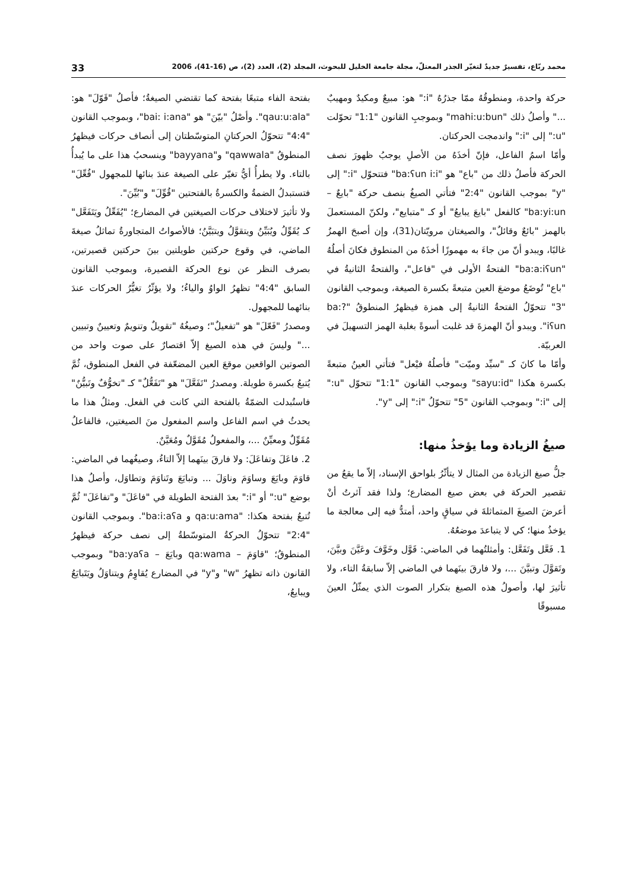محمد ربّاع، تفسيرٌ جديدٌ لتغيّر الجذر المعتلّ، مجلة جامعة الخليل للبحوث، المجلد (2)، العدد (2)، ص (16-41)، 2006 33
حركة واحدة، ومنطوقُهُ ممّا جذرُهُ "i:" هو: مبيعٌ ومكيدٌ ومهيبٌ ..." وأصلُ ذلك "mahi:u:bun" وبموجبِ القانون "1:1" تحوّلت "u:" إلى "i:" واندمجت الحركتان.
وأمّا اسمُ الفاعل، فإنّ أخذَهُ من الأصلِ يوجبُ ظهورَ نصف الحركة فأصلُ ذلك من "باع" هو "ba:ʕun i:i" فتتحوّل "i:" إلى "y" بموجب القانون "2:4" فتأتي الصيغُ بنصف حركة "بايعٌ – ba:yi:un" كالفعل "بايعَ يبايعُ" أو كـ "متبايع"، ولكنّ المستعملَ بالهمز "بائعٌ وقائلٌ"، والصيغتان مرويّتان(31)، وإن أصبحَ الهمزُ غالبًا، ويبدو أنّ من جاءَ به مهموزًا أخذَهُ من المنطوق فكانَ أصلُهُ "ba:a:iʕun" الفتحةُ الأولى في "فاعل"، والفتحةُ الثانيةُ في "باع" تُوضَعُ موضعَ العين متبعةً بكسرة الصيغة، وبموجب القانون "3" تتحوّلُ الفتحةُ الثانيةُ إلى همزة فيظهرُ المنطوقُ "ba:?iʕun". ويبدو أنّ الهمزةَ قد غلبت أسوةً بغلبة الهمز التسهيلَ في العربيّة.
وأمّا ما كانَ كـ "سيِّد وميّت" فأصلُهُ فيْعل" فتأتي العينُ متبعةً بكسرة هكذا "sayu:id" وبموجب القانون "1:1" تتحوّل "u:" إلى "i:" وبموجب القانون "5" تتحوّلُ "i:" إلى "y".
صيغُ الزيادة وما يؤخذُ منها:
جلُّ صيغ الزيادة من المثال لا يتأثّرُ بلواحق الإسناد، إلاّ ما يقعُ من تقصير الحركة في بعض صيغ المضارع؛ ولذا فقد آثرتُ أنْ أعرضَ الصيغَ المتماثلةَ في سياقٍ واحد، أمتدُّ فيه إلى معالجة ما يؤخذُ منها؛ كي لا يتباعدَ موضعُهُ.
1. فَعَّل وتَفَعَّل: وأمثلتُهما في الماضي: قَوَّل وخَوَّفَ وعَيَّنَ وبيَّنَ، وتَقوَّلَ وتبيَّنَ ...، ولا فارقَ بينَهما في الماضي إلاّ سابقةُ التاء، ولا تأثيرَ لها، وأصولُ هذه الصيغ بتكرار الصوت الذي يمثّلُ العينَ مسبوقًا
بفتحة الفاء متبعًا بفتحة كما تقتضي الصيغةُ؛ فأصلُ "قَوّلَ" هو: "qau:u:ala". وأصْلُ "بيّنَ" هو "bai: i:ana"، وبموجب القانون "4:4" تتحوّلُ الحركتانِ المتوسّطتان إلى أنصاف حركات فيظهرُ المنطوقُ "qawwala" و"bayyana" وينسحبُ هذا على ما يُبدأُ بالتاء. ولا يطرأُ أيُّ تغيّر على الصيغة عندَ بنائها للمجهول "فُعِّلَ" فتستبدلُ الضمةُ والكسرةُ بالفتحتين "قُوِّلَ" و"بُيِّنَ".
ولا تأثيرَ لاختلاف حركات الصيغتين في المضارع؛ "يُفَعِّلُ ويَتَفَعَّل" كـ يُقَوِّلُ ويُبَيِّنُ ويتقوَّلُ ويتبَيَّنُ؛ فالأصواتُ المتجاورةُ تماثلُ صيغةَ الماضي، في وقوع حركتين طويلتين بينَ حركتين قصيرتين، بصرف النظر عن نوع الحركة القصيرة، وبموجب القانون السابق "4:4" تظهرُ الواوُ والياءُ؛ ولا يؤثّرُ تغيُّرُ الحركات عندَ بنائهما للمجهول.
ومصدرُ "فَعّلَ" هو "تفعيلٌ"؛ وصيغُهُ "تقويلٌ وتنويمٌ وتعيينٌ وتبيين ..." وليسَ في هذه الصيغ إلاّ اقتصارٌ على صوت واحد من الصوتين الواقعين موقعَ العين المضعّفة في الفعل المنطوق، ثُمَّ يُتبعُ بكسرة طويلة. ومصدرُ "تَفَعَّلَ" هو "تَفَعُّلٌ" كـ "تخوُّفٌ وتَبيُّنٌ" فاستُبدلت الضمّةُ بالفتحة التي كانت في الفعل. ومثلُ هذا ما يحدثُ في اسم الفاعل واسم المفعول منَ الصيغتين، فالفاعلُ مُقَوِّلٌ ومعيِّنٌ ...، والمفعولُ مُقَوَّلٌ ومُعَيَّنٌ.
2. فاعَلَ وتفاعَلَ: ولا فارقَ بينَهما إلاّ التاءُ، وصيغُهما في الماضي: قاوَمَ وبايَعَ وساوَمَ وناوَلَ ... وتبايَعَ وتَناوَمَ وتطاوَل، وأصلُ هذا بوضع "u:" أو "i:" بعدَ الفتحة الطويلة في "فاعَلَ" و"تفاعَلَ" ثُمَّ تُتبعُ بفتحة هكذا: "qa:u:ama و ba:i:aʕa". وبموجب القانون "2:4" تتحوّلُ الحركةُ المتوسّطةُ إلى نصف حركة فيظهرُ المنطوقُ؛ "قاوَمَ – qa:wama وبايَعَ – ba:yaʕa" وبموجب القانون ذاته تظهرُ "w" و"y" في المضارع يُقاوِمُ ويتناوَلُ ويَتَبايَعُ ويبايعُ،